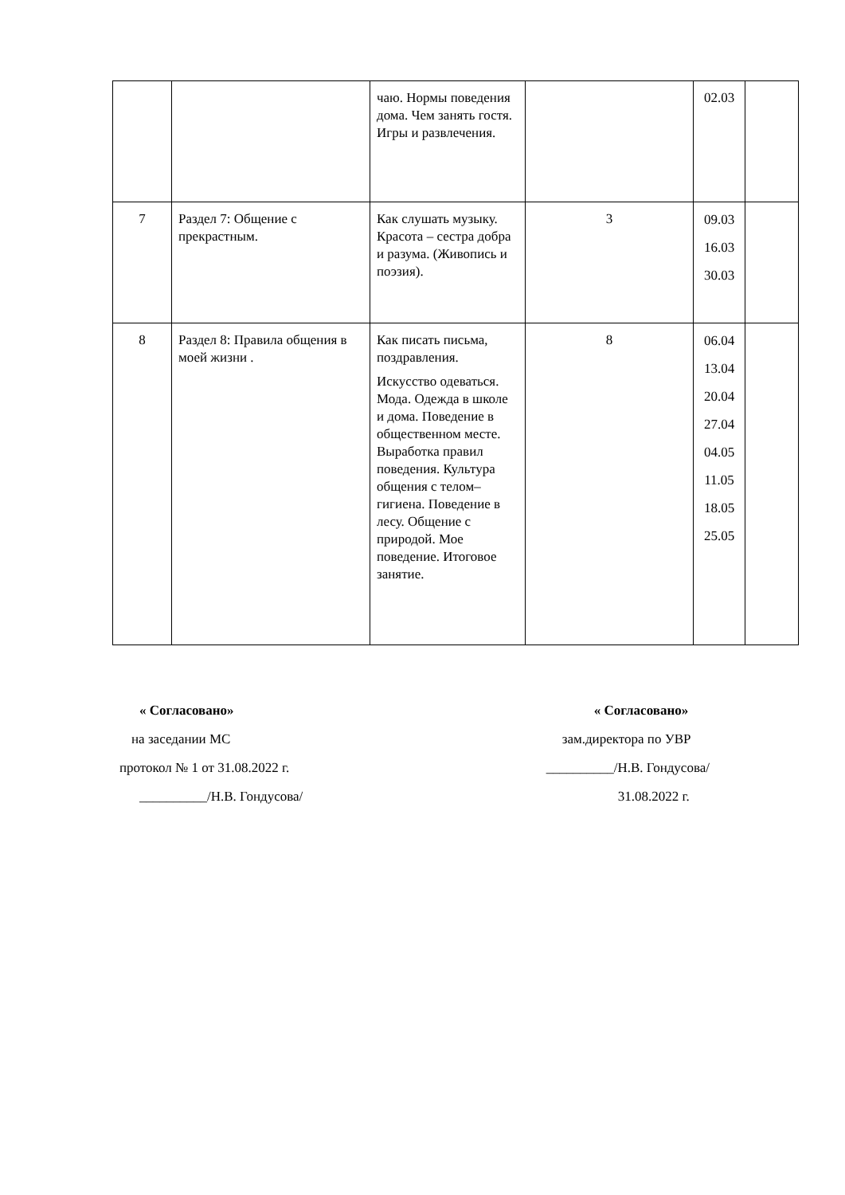| | | чаю. Нормы поведения дома. Чем занять гостя. Игры и развлечения. | | 02.03 | |
| 7 | Раздел 7: Общение с прекрастным. | Как слушать музыку. Красота – сестра добра и разума. (Живопись и поэзия). | 3 | 09.03 16.03 30.03 | |
| 8 | Раздел 8: Правила общения в моей жизни . | Как писать письма, поздравления. Искусство одеваться. Мода. Одежда в школе и дома. Поведение в общественном месте. Выработка правил поведения. Культура общения с телом– гигиена. Поведение в лесу. Общение с природой. Мое поведение. Итоговое занятие. | 8 | 06.04 13.04 20.04 27.04 04.05 11.05 18.05 25.05 | |
« Согласовано»
на заседании МС
протокол № 1 от 31.08.2022 г.
__________/Н.В. Гондусова/
« Согласовано»
зам.директора по УВР
__________/Н.В. Гондусова/
31.08.2022 г.